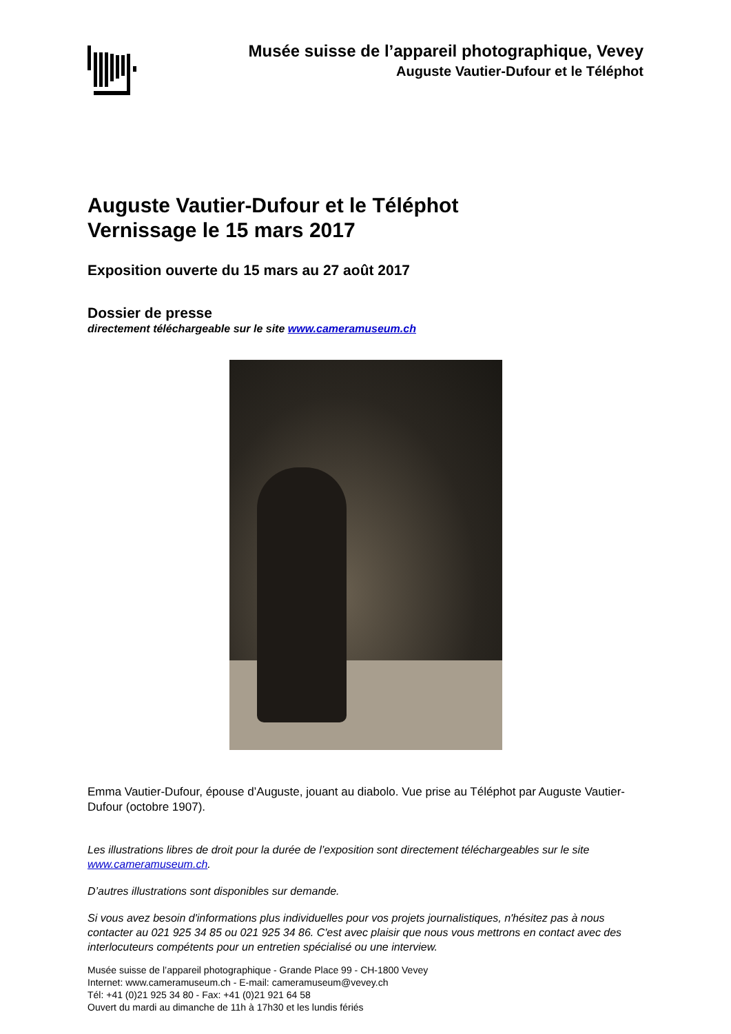Musée suisse de l’appareil photographique, Vevey
Auguste Vautier-Dufour et le Téléphot
Auguste Vautier-Dufour et le Téléphot
Vernissage le 15 mars 2017
Exposition ouverte du 15 mars au 27 août 2017
Dossier de presse
directement téléchargeable sur le site www.cameramuseum.ch
Emma Vautier-Dufour, épouse d’Auguste, jouant au diabolo. Vue prise au Téléphot par Auguste Vautier-Dufour (octobre 1907).
Les illustrations libres de droit pour la durée de l’exposition sont directement téléchargeables sur le site www.cameramuseum.ch.
D’autres illustrations sont disponibles sur demande.
Si vous avez besoin d'informations plus individuelles pour vos projets journalistiques, n'hésitez pas à nous contacter au 021 925 34 85 ou 021 925 34 86. C'est avec plaisir que nous vous mettrons en contact avec des interlocuteurs compétents pour un entretien spécialisé ou une interview.
Musée suisse de l’appareil photographique - Grande Place 99 - CH-1800 Vevey
Internet: www.cameramuseum.ch - E-mail: cameramuseum@vevey.ch
Tél: +41 (0)21 925 34 80 - Fax: +41 (0)21 921 64 58
Ouvert du mardi au dimanche de 11h à 17h30 et les lundis fériés